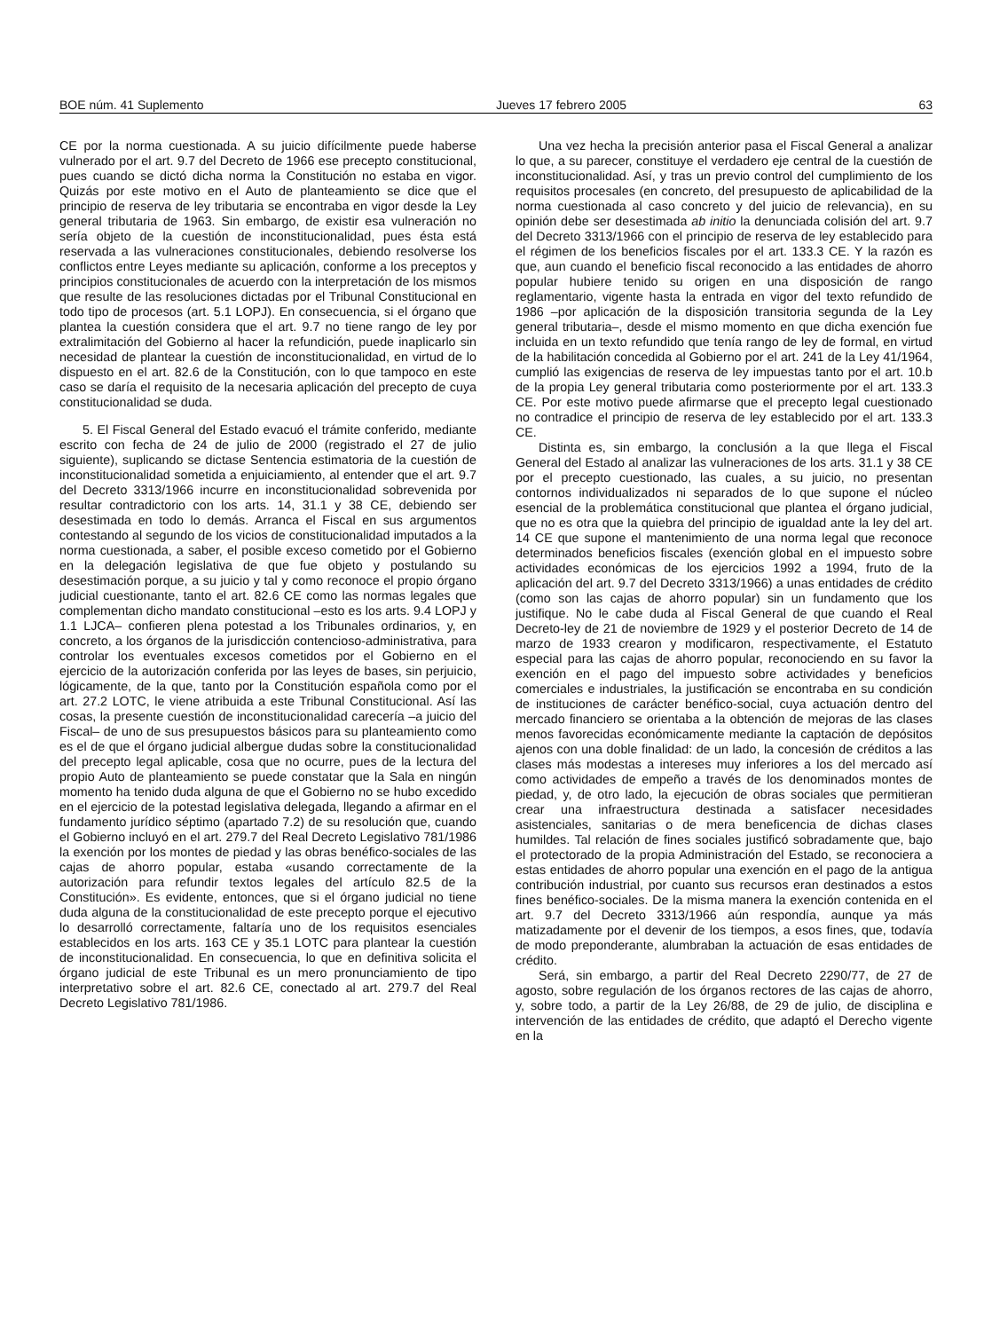BOE núm. 41 Suplemento Jueves 17 febrero 2005 63
CE por la norma cuestionada. A su juicio difícilmente puede haberse vulnerado por el art. 9.7 del Decreto de 1966 ese precepto constitucional, pues cuando se dictó dicha norma la Constitución no estaba en vigor. Quizás por este motivo en el Auto de planteamiento se dice que el principio de reserva de ley tributaria se encontraba en vigor desde la Ley general tributaria de 1963. Sin embargo, de existir esa vulneración no sería objeto de la cuestión de inconstitucionalidad, pues ésta está reservada a las vulneraciones constitucionales, debiendo resolverse los conflictos entre Leyes mediante su aplicación, conforme a los preceptos y principios constitucionales de acuerdo con la interpretación de los mismos que resulte de las resoluciones dictadas por el Tribunal Constitucional en todo tipo de procesos (art. 5.1 LOPJ). En consecuencia, si el órgano que plantea la cuestión considera que el art. 9.7 no tiene rango de ley por extralimitación del Gobierno al hacer la refundición, puede inaplicarlo sin necesidad de plantear la cuestión de inconstitucionalidad, en virtud de lo dispuesto en el art. 82.6 de la Constitución, con lo que tampoco en este caso se daría el requisito de la necesaria aplicación del precepto de cuya constitucionalidad se duda.
5. El Fiscal General del Estado evacuó el trámite conferido, mediante escrito con fecha de 24 de julio de 2000 (registrado el 27 de julio siguiente), suplicando se dictase Sentencia estimatoria de la cuestión de inconstitucionalidad sometida a enjuiciamiento, al entender que el art. 9.7 del Decreto 3313/1966 incurre en inconstitucionalidad sobrevenida por resultar contradictorio con los arts. 14, 31.1 y 38 CE, debiendo ser desestimada en todo lo demás. Arranca el Fiscal en sus argumentos contestando al segundo de los vicios de constitucionalidad imputados a la norma cuestionada, a saber, el posible exceso cometido por el Gobierno en la delegación legislativa de que fue objeto y postulando su desestimación porque, a su juicio y tal y como reconoce el propio órgano judicial cuestionante, tanto el art. 82.6 CE como las normas legales que complementan dicho mandato constitucional –esto es los arts. 9.4 LOPJ y 1.1 LJCA– confieren plena potestad a los Tribunales ordinarios, y, en concreto, a los órganos de la jurisdicción contencioso-administrativa, para controlar los eventuales excesos cometidos por el Gobierno en el ejercicio de la autorización conferida por las leyes de bases, sin perjuicio, lógicamente, de la que, tanto por la Constitución española como por el art. 27.2 LOTC, le viene atribuida a este Tribunal Constitucional. Así las cosas, la presente cuestión de inconstitucionalidad carecería –a juicio del Fiscal– de uno de sus presupuestos básicos para su planteamiento como es el de que el órgano judicial albergue dudas sobre la constitucionalidad del precepto legal aplicable, cosa que no ocurre, pues de la lectura del propio Auto de planteamiento se puede constatar que la Sala en ningún momento ha tenido duda alguna de que el Gobierno no se hubo excedido en el ejercicio de la potestad legislativa delegada, llegando a afirmar en el fundamento jurídico séptimo (apartado 7.2) de su resolución que, cuando el Gobierno incluyó en el art. 279.7 del Real Decreto Legislativo 781/1986 la exención por los montes de piedad y las obras benéfico-sociales de las cajas de ahorro popular, estaba «usando correctamente de la autorización para refundir textos legales del artículo 82.5 de la Constitución». Es evidente, entonces, que si el órgano judicial no tiene duda alguna de la constitucionalidad de este precepto porque el ejecutivo lo desarrolló correctamente, faltaría uno de los requisitos esenciales establecidos en los arts. 163 CE y 35.1 LOTC para plantear la cuestión de inconstitucionalidad. En consecuencia, lo que en definitiva solicita el órgano judicial de este Tribunal es un mero pronunciamiento de tipo interpretativo sobre el art. 82.6 CE, conectado al art. 279.7 del Real Decreto Legislativo 781/1986.
Una vez hecha la precisión anterior pasa el Fiscal General a analizar lo que, a su parecer, constituye el verdadero eje central de la cuestión de inconstitucionalidad. Así, y tras un previo control del cumplimiento de los requisitos procesales (en concreto, del presupuesto de aplicabilidad de la norma cuestionada al caso concreto y del juicio de relevancia), en su opinión debe ser desestimada ab initio la denunciada colisión del art. 9.7 del Decreto 3313/1966 con el principio de reserva de ley establecido para el régimen de los beneficios fiscales por el art. 133.3 CE. Y la razón es que, aun cuando el beneficio fiscal reconocido a las entidades de ahorro popular hubiere tenido su origen en una disposición de rango reglamentario, vigente hasta la entrada en vigor del texto refundido de 1986 –por aplicación de la disposición transitoria segunda de la Ley general tributaria–, desde el mismo momento en que dicha exención fue incluida en un texto refundido que tenía rango de ley de formal, en virtud de la habilitación concedida al Gobierno por el art. 241 de la Ley 41/1964, cumplió las exigencias de reserva de ley impuestas tanto por el art. 10.b de la propia Ley general tributaria como posteriormente por el art. 133.3 CE. Por este motivo puede afirmarse que el precepto legal cuestionado no contradice el principio de reserva de ley establecido por el art. 133.3 CE.
Distinta es, sin embargo, la conclusión a la que llega el Fiscal General del Estado al analizar las vulneraciones de los arts. 31.1 y 38 CE por el precepto cuestionado, las cuales, a su juicio, no presentan contornos individualizados ni separados de lo que supone el núcleo esencial de la problemática constitucional que plantea el órgano judicial, que no es otra que la quiebra del principio de igualdad ante la ley del art. 14 CE que supone el mantenimiento de una norma legal que reconoce determinados beneficios fiscales (exención global en el impuesto sobre actividades económicas de los ejercicios 1992 a 1994, fruto de la aplicación del art. 9.7 del Decreto 3313/1966) a unas entidades de crédito (como son las cajas de ahorro popular) sin un fundamento que los justifique. No le cabe duda al Fiscal General de que cuando el Real Decreto-ley de 21 de noviembre de 1929 y el posterior Decreto de 14 de marzo de 1933 crearon y modificaron, respectivamente, el Estatuto especial para las cajas de ahorro popular, reconociendo en su favor la exención en el pago del impuesto sobre actividades y beneficios comerciales e industriales, la justificación se encontraba en su condición de instituciones de carácter benéfico-social, cuya actuación dentro del mercado financiero se orientaba a la obtención de mejoras de las clases menos favorecidas económicamente mediante la captación de depósitos ajenos con una doble finalidad: de un lado, la concesión de créditos a las clases más modestas a intereses muy inferiores a los del mercado así como actividades de empeño a través de los denominados montes de piedad, y, de otro lado, la ejecución de obras sociales que permitieran crear una infraestructura destinada a satisfacer necesidades asistenciales, sanitarias o de mera beneficencia de dichas clases humildes. Tal relación de fines sociales justificó sobradamente que, bajo el protectorado de la propia Administración del Estado, se reconociera a estas entidades de ahorro popular una exención en el pago de la antigua contribución industrial, por cuanto sus recursos eran destinados a estos fines benéfico-sociales. De la misma manera la exención contenida en el art. 9.7 del Decreto 3313/1966 aún respondía, aunque ya más matizadamente por el devenir de los tiempos, a esos fines, que, todavía de modo preponderante, alumbraban la actuación de esas entidades de crédito.
Será, sin embargo, a partir del Real Decreto 2290/77, de 27 de agosto, sobre regulación de los órganos rectores de las cajas de ahorro, y, sobre todo, a partir de la Ley 26/88, de 29 de julio, de disciplina e intervención de las entidades de crédito, que adaptó el Derecho vigente en la